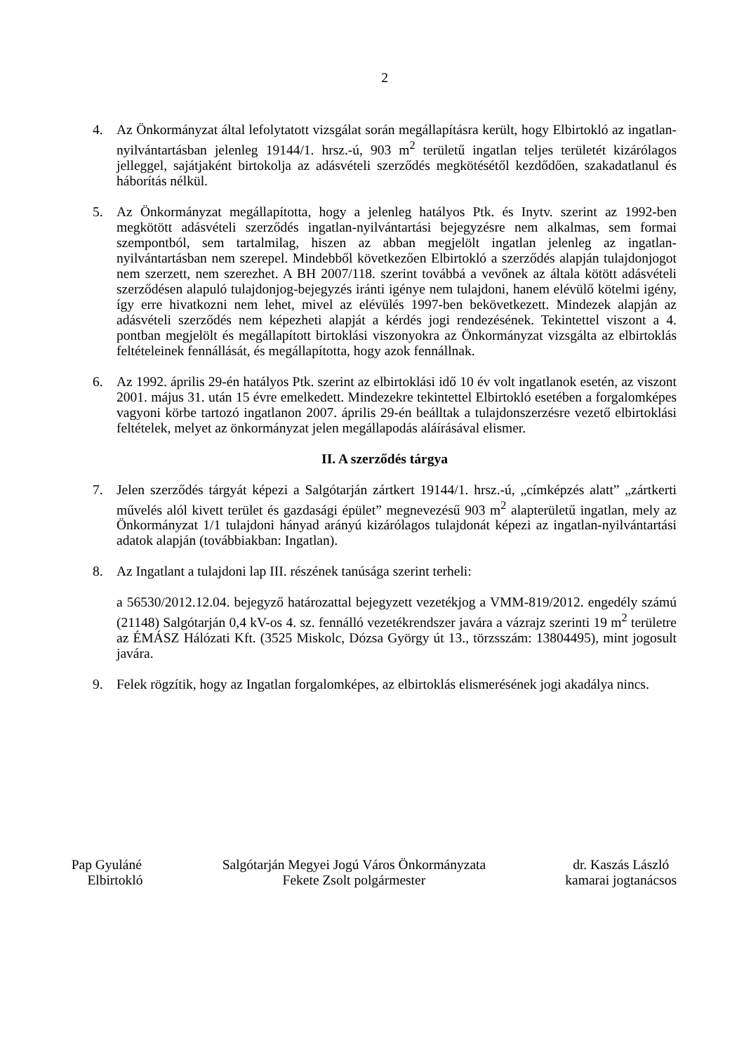2
4. Az Önkormányzat által lefolytatott vizsgálat során megállapításra került, hogy Elbirtokló az ingatlan-nyilvántartásban jelenleg 19144/1. hrsz.-ú, 903 m<sup>2</sup> területű ingatlan teljes területét kizárólagos jelleggel, sajátjaként birtokolja az adásvételi szerződés megkötésétől kezdődően, szakadatlanul és háborítás nélkül.
5. Az Önkormányzat megállapította, hogy a jelenleg hatályos Ptk. és Inytv. szerint az 1992-ben megkötött adásvételi szerződés ingatlan-nyilvántartási bejegyzésre nem alkalmas, sem formai szempontból, sem tartalmilag, hiszen az abban megjelölt ingatlan jelenleg az ingatlan-nyilvántartásban nem szerepel. Mindebből következően Elbirtokló a szerződés alapján tulajdonjogot nem szerzett, nem szerezhet. A BH 2007/118. szerint továbbá a vevőnek az általa kötött adásvételi szerződésen alapuló tulajdonjog-bejegyzés iránti igénye nem tulajdoni, hanem elévülő kötelmi igény, így erre hivatkozni nem lehet, mivel az elévülés 1997-ben bekövetkezett. Mindezek alapján az adásvételi szerződés nem képezheti alapját a kérdés jogi rendezésének. Tekintettel viszont a 4. pontban megjelölt és megállapított birtoklási viszonyokra az Önkormányzat vizsgálta az elbirtoklás feltételeinek fennállását, és megállapította, hogy azok fennállnak.
6. Az 1992. április 29-én hatályos Ptk. szerint az elbirtoklási idő 10 év volt ingatlanok esetén, az viszont 2001. május 31. után 15 évre emelkedett. Mindezekre tekintettel Elbirtokló esetében a forgalomképes vagyoni körbe tartozó ingatlanon 2007. április 29-én beálltak a tulajdonszerzésre vezető elbirtoklási feltételek, melyet az önkormányzat jelen megállapodás aláírásával elismer.
II. A szerződés tárgya
7. Jelen szerződés tárgyát képezi a Salgótarján zártkert 19144/1. hrsz.-ú, „címképzés alatt” „zártkerti művelés alól kivett terület és gazdasági épület” megnevezésű 903 m<sup>2</sup> alapterületű ingatlan, mely az Önkormányzat 1/1 tulajdoni hányad arányú kizárólagos tulajdonát képezi az ingatlan-nyilvántartási adatok alapján (továbbiakban: Ingatlan).
8. Az Ingatlant a tulajdoni lap III. részének tanúsága szerint terheli:
a 56530/2012.12.04. bejegyző határozattal bejegyzett vezetékjog a VMM-819/2012. engedély számú (21148) Salgótarján 0,4 kV-os 4. sz. fennálló vezetékrendszer javára a vázrajz szerinti 19 m<sup>2</sup> területre az ÉMÁSZ Hálózati Kft. (3525 Miskolc, Dózsa György út 13., törzsszám: 13804495), mint jogosult javára.
9. Felek rögzítik, hogy az Ingatlan forgalomképes, az elbirtoklás elismerésének jogi akadálya nincs.
Pap Gyuláné
Elbirtokló
Salgótarján Megyei Jogú Város Önkormányzata
Fekete Zsolt polgármester
dr. Kaszás László
kamarai jogtanácsos